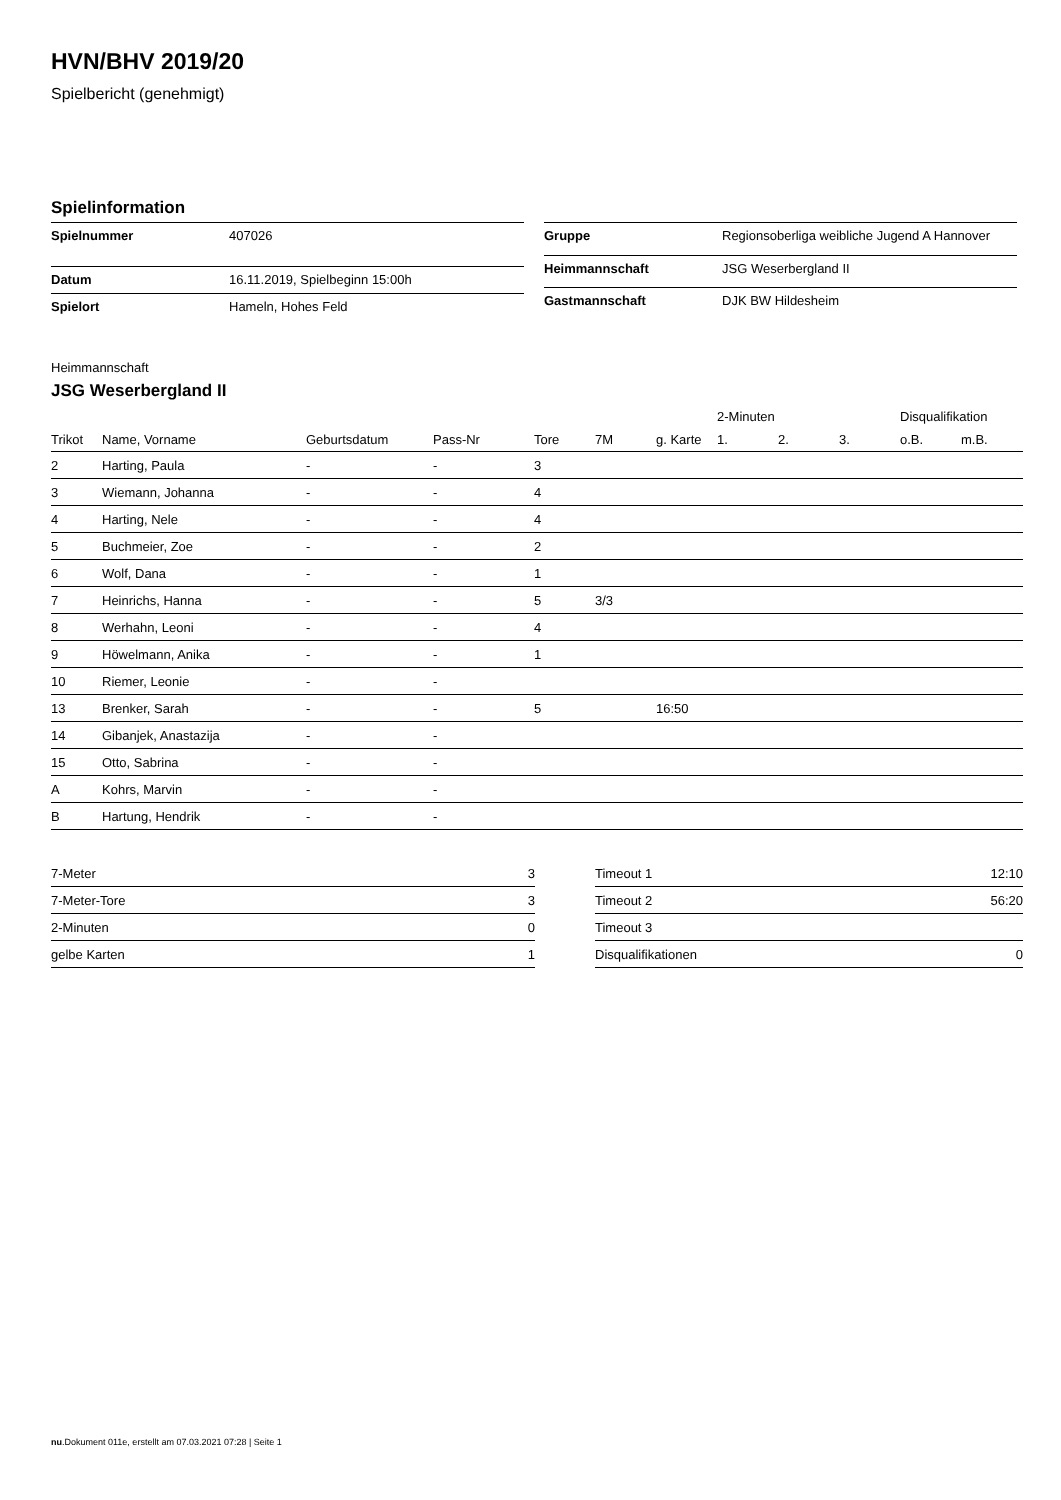HVN/BHV 2019/20
Spielbericht (genehmigt)
Spielinformation
| Spielnummer | 407026 |
| Datum | 16.11.2019, Spielbeginn 15:00h |
| Spielort | Hameln, Hohes Feld |
| Gruppe | Regionsoberliga weibliche Jugend A Hannover |
| Heimmannschaft | JSG Weserbergland II |
| Gastmannschaft | DJK BW Hildesheim |
Heimmannschaft
JSG Weserbergland II
| | | | | | | | 2-Minuten | | | Disqualifikation | |
| --- | --- | --- | --- | --- | --- | --- | --- | --- | --- | --- | --- |
| Trikot | Name, Vorname | Geburtsdatum | Pass-Nr | Tore | 7M | g. Karte | 1. | 2. | 3. | o.B. | m.B. |
| 2 | Harting, Paula | - | - | 3 | | | | | | | |
| 3 | Wiemann, Johanna | - | - | 4 | | | | | | | |
| 4 | Harting, Nele | - | - | 4 | | | | | | | |
| 5 | Buchmeier, Zoe | - | - | 2 | | | | | | | |
| 6 | Wolf, Dana | - | - | 1 | | | | | | | |
| 7 | Heinrichs, Hanna | - | - | 5 | 3/3 | | | | | | |
| 8 | Werhahn, Leoni | - | - | 4 | | | | | | | |
| 9 | Höwelmann, Anika | - | - | 1 | | | | | | | |
| 10 | Riemer, Leonie | - | - | | | | | | | | |
| 13 | Brenker, Sarah | - | - | 5 | | 16:50 | | | | | |
| 14 | Gibanjek, Anastazija | - | - | | | | | | | | |
| 15 | Otto, Sabrina | - | - | | | | | | | | |
| A | Kohrs, Marvin | - | - | | | | | | | | |
| B | Hartung, Hendrik | - | - | | | | | | | | |
| 7-Meter | 3 |
| 7-Meter-Tore | 3 |
| 2-Minuten | 0 |
| gelbe Karten | 1 |
| Timeout 1 | 12:10 |
| Timeout 2 | 56:20 |
| Timeout 3 | |
| Disqualifikationen | 0 |
nu.Dokument 011e, erstellt am 07.03.2021 07:28 | Seite 1